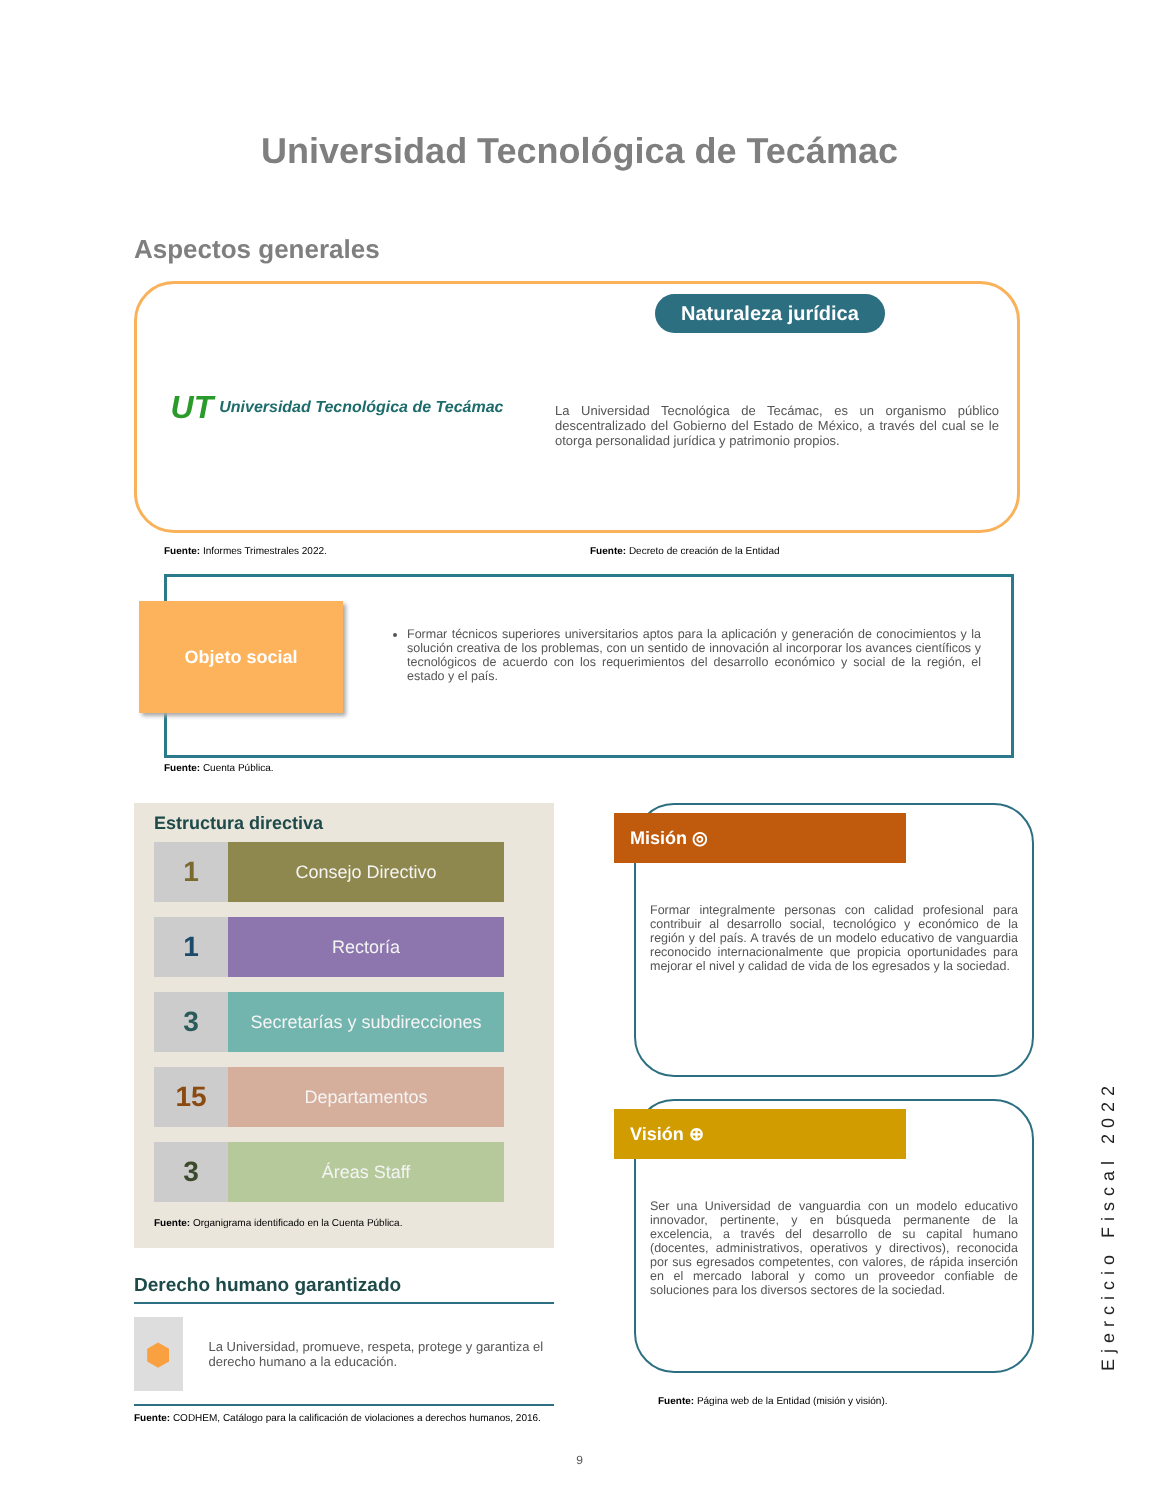Universidad Tecnológica de Tecámac
Aspectos generales
UT Universidad Tecnológica de Tecámac
Naturaleza jurídica
La Universidad Tecnológica de Tecámac, es un organismo público descentralizado del Gobierno del Estado de México, a través del cual se le otorga personalidad jurídica y patrimonio propios.
Fuente: Informes Trimestrales 2022. Fuente: Decreto de creación de la Entidad
Objeto social
Formar técnicos superiores universitarios aptos para la aplicación y generación de conocimientos y la solución creativa de los problemas, con un sentido de innovación al incorporar los avances científicos y tecnológicos de acuerdo con los requerimientos del desarrollo económico y social de la región, el estado y el país.
Fuente: Cuenta Pública.
Estructura directiva
1
Consejo Directivo
1
Rectoría
3
Secretarías y subdirecciones
15
Departamentos
3
Áreas Staff
Fuente: Organigrama identificado en la Cuenta Pública.
Derecho humano garantizado
⬢
La Universidad, promueve, respeta, protege y garantiza el derecho humano a la educación.
Fuente: CODHEM, Catálogo para la calificación de violaciones a derechos humanos, 2016.
Misión ◎
Formar integralmente personas con calidad profesional para contribuir al desarrollo social, tecnológico y económico de la región y del país. A través de un modelo educativo de vanguardia reconocido internacionalmente que propicia oportunidades para mejorar el nivel y calidad de vida de los egresados y la sociedad.
Visión ⊕
Ser una Universidad de vanguardia con un modelo educativo innovador, pertinente, y en búsqueda permanente de la excelencia, a través del desarrollo de su capital humano (docentes, administrativos, operativos y directivos), reconocida por sus egresados competentes, con valores, de rápida inserción en el mercado laboral y como un proveedor confiable de soluciones para los diversos sectores de la sociedad.
Fuente: Página web de la Entidad (misión y visión).
9
Ejercicio Fiscal 2022